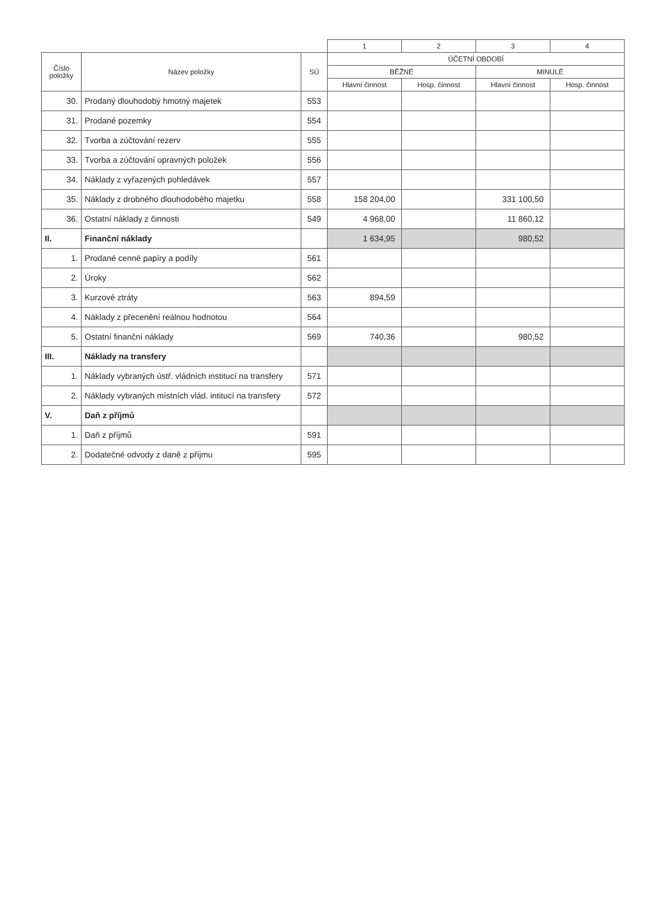| | | | 1 | 2 | 3 | 4 |
| --- | --- | --- | --- | --- | --- | --- |
| Číslo položky | Název položky | SÚ | ÚČETNÍ OBDOBÍ | | | |
| | | | BĚŽNÉ | | MINULÉ | |
| | | | Hlavní činnost | Hosp. činnost | Hlavní činnost | Hosp. činnost |
| 30. | Prodaný dlouhodobý hmotný majetek | 553 | | | | |
| 31. | Prodané pozemky | 554 | | | | |
| 32. | Tvorba a zúčtování rezerv | 555 | | | | |
| 33. | Tvorba a zúčtování opravných položek | 556 | | | | |
| 34. | Náklady z vyřazených pohledávek | 557 | | | | |
| 35. | Náklady z drobného dlouhodobého majetku | 558 | 158 204,00 | | 331 100,50 | |
| 36. | Ostatní náklady z činnosti | 549 | 4 968,00 | | 11 860,12 | |
| II. | Finanční náklady | | 1 634,95 | | 980,52 | |
| 1. | Prodané cenné papíry a podíly | 561 | | | | |
| 2. | Úroky | 562 | | | | |
| 3. | Kurzové ztráty | 563 | 894,59 | | | |
| 4. | Náklady z přecenění reálnou hodnotou | 564 | | | | |
| 5. | Ostatní finanční náklady | 569 | 740,36 | | 980,52 | |
| III. | Náklady na transfery | | | | | |
| 1. | Náklady vybraných ústř. vládních institucí na transfery | 571 | | | | |
| 2. | Náklady vybraných místních vlád. intitucí na transfery | 572 | | | | |
| V. | Daň z příjmů | | | | | |
| 1. | Daň z příjmů | 591 | | | | |
| 2. | Dodatečné odvody z daně z příjmu | 595 | | | | |